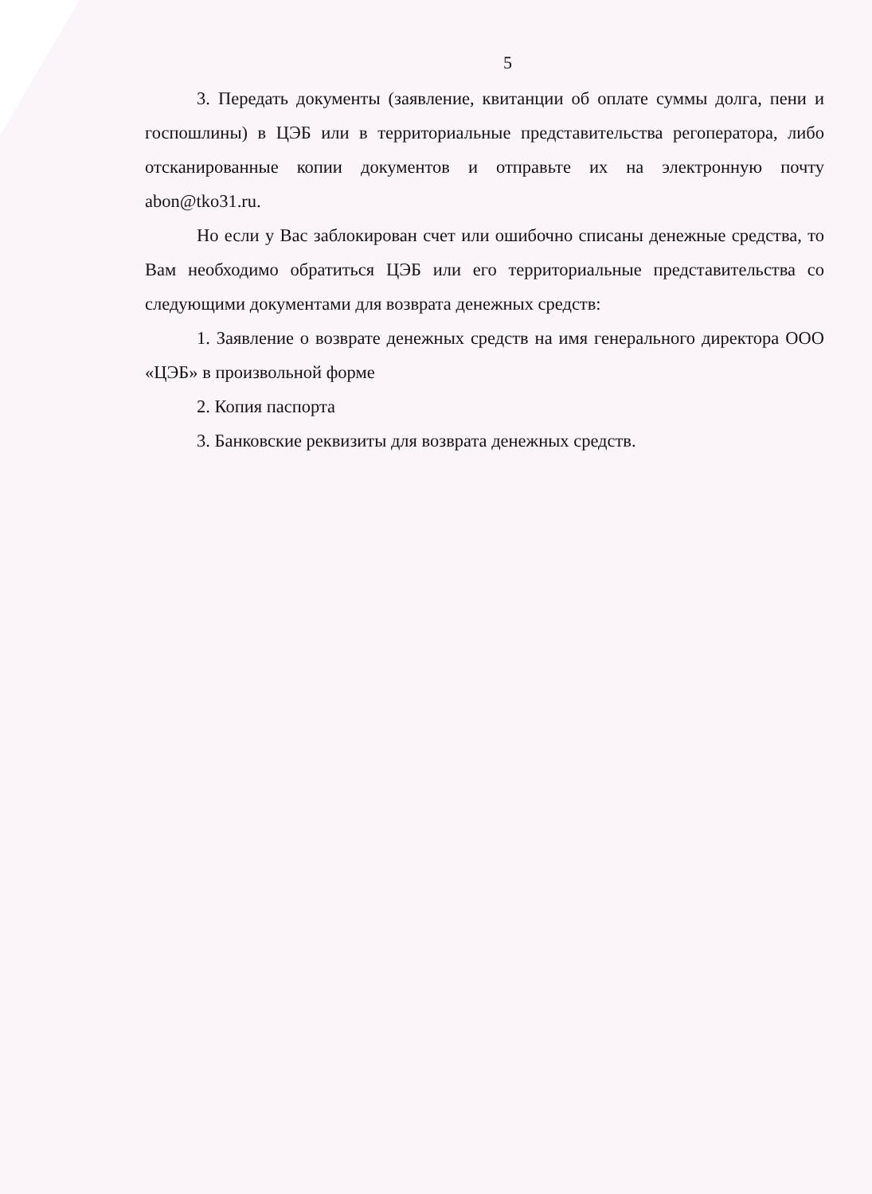5
3. Передать документы (заявление, квитанции об оплате суммы долга, пени и госпошлины) в ЦЭБ или в территориальные представительства регоператора, либо отсканированные копии документов и отправьте их на электронную почту abon@tko31.ru.
Но если у Вас заблокирован счет или ошибочно списаны денежные средства, то Вам необходимо обратиться ЦЭБ или его территориальные представительства со следующими документами для возврата денежных средств:
1. Заявление о возврате денежных средств на имя генерального директора ООО «ЦЭБ» в произвольной форме
2. Копия паспорта
3. Банковские реквизиты для возврата денежных средств.